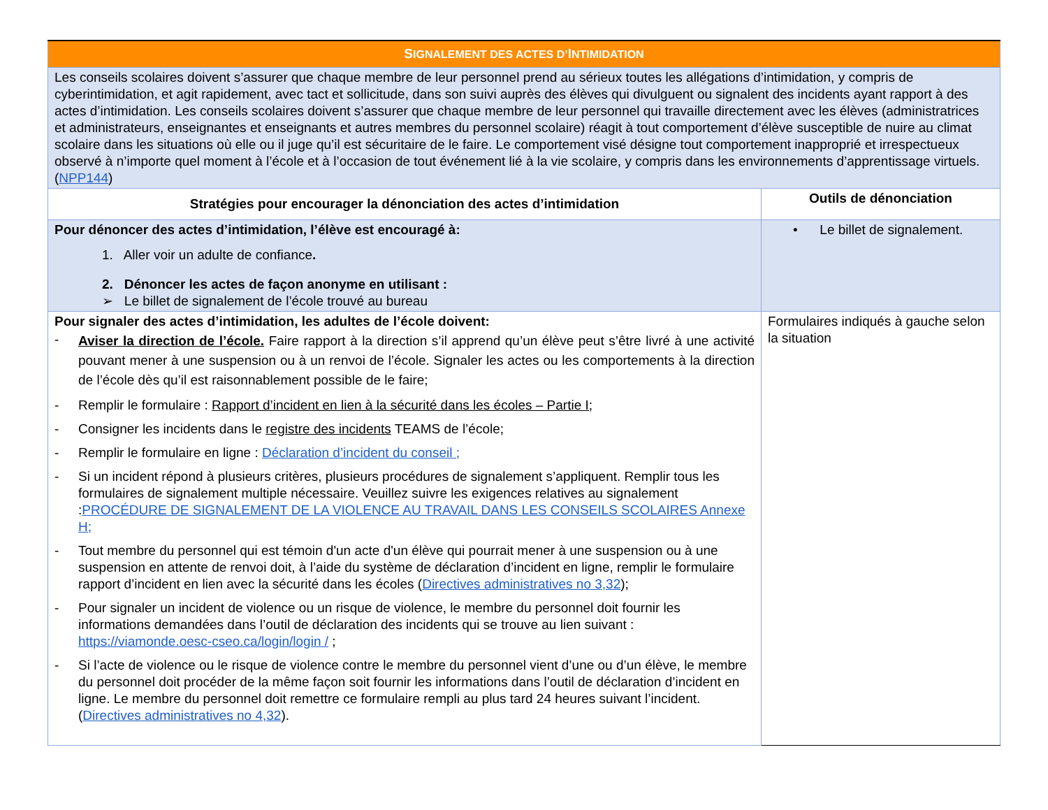| S IGNALEMENT DES ACTES D’ I NTIMIDATION | |
| --- | --- |
| Les conseils scolaires doivent s’assurer que chaque membre de leur personnel prend au sérieux toutes les allégations d’intimidation, y compris de cyberintimidation, et agit rapidement, avec tact et sollicitude, dans son suivi auprès des élèves qui divulguent ou signalent des incidents ayant rapport à des actes d’intimidation. Les conseils scolaires doivent s’assurer que chaque membre de leur personnel qui travaille directement avec les élèves (administratrices et administrateurs, enseignantes et enseignants et autres membres du personnel scolaire) réagit à tout comportement d’élève susceptible de nuire au climat scolaire dans les situations où elle ou il juge qu’il est sécuritaire de le faire. Le comportement visé désigne tout comportement inapproprié et irrespectueux observé à n’importe quel moment à l’école et à l’occasion de tout événement lié à la vie scolaire, y compris dans les environnements d’apprentissage virtuels. ( NPP144 ) | |
| Stratégies pour encourager la dénonciation des actes d’intimidation | Outils de dénonciation |
| Pour dénoncer des actes d’intimidation, l’élève est encouragé à: 1. Aller voir un adulte de confiance . 2. Dénoncer les actes de façon anonyme en utilisant : ➢ Le billet de signalement de l’école trouvé au bureau | • Le billet de signalement. |
| Pour signaler des actes d’intimidation, les adultes de l’école doivent: - Aviser la direction de l’école. Faire rapport à la direction s’il apprend qu’un élève peut s’être livré à une activité pouvant mener à une suspension ou à un renvoi de l’école. Signaler les actes ou les comportements à la direction de l’école dès qu’il est raisonnablement possible de le faire; - Remplir le formulaire : Rapport d’incident en lien à la sécurité dans les écoles – Partie I; - Consigner les incidents dans le registre des incidents TEAMS de l’école; - Remplir le formulaire en ligne : Déclaration d’incident du conseil ; - Si un incident répond à plusieurs critères, plusieurs procédures de signalement s’appliquent. Remplir tous les formulaires de signalement multiple nécessaire. Veuillez suivre les exigences relatives au signalement : PROCÉDURE DE SIGNALEMENT DE LA VIOLENCE AU TRAVAIL DANS LES CONSEILS SCOLAIRES Annexe H; - Tout membre du personnel qui est témoin d'un acte d'un élève qui pourrait mener à une suspension ou à une suspension en attente de renvoi doit, à l’aide du système de déclaration d’incident en ligne, remplir le formulaire rapport d’incident en lien avec la sécurité dans les écoles ( Directives administratives no 3,32 ); - Pour signaler un incident de violence ou un risque de violence, le membre du personnel doit fournir les informations demandées dans l’outil de déclaration des incidents qui se trouve au lien suivant : https://viamonde.oesc-cseo.ca/login/login / ; - Si l’acte de violence ou le risque de violence contre le membre du personnel vient d’une ou d’un élève, le membre du personnel doit procéder de la même façon soit fournir les informations dans l’outil de déclaration d’incident en ligne. Le membre du personnel doit remettre ce formulaire rempli au plus tard 24 heures suivant l’incident. ( Directives administratives no 4,32 ). | Formulaires indiqués à gauche selon la situation |